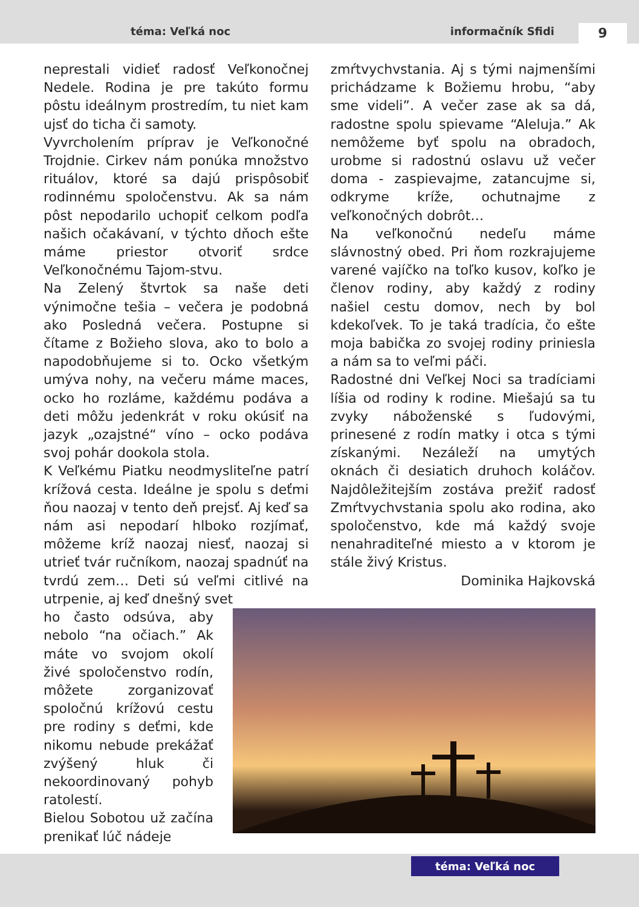téma: Veľká noc informačník Sfidi 9
neprestali vidieť radosť Veľkonočnej Nedele. Rodina je pre takúto formu pôstu ideálnym prostredím, tu niet kam ujsť do ticha či samoty.
Vyvrcholením príprav je Veľkonočné Trojdnie. Cirkev nám ponúka množstvo rituálov, ktoré sa dajú prispôsobiť rodinnému spoločenstvu. Ak sa nám pôst nepodarilo uchopiť celkom podľa našich očakávaní, v týchto dňoch ešte máme priestor otvoriť srdce Veľkonočnému Tajom-stvu.
Na Zelený štvrtok sa naše deti výnimočne tešia – večera je podobná ako Posledná večera. Postupne si čítame z Božieho slova, ako to bolo a napodobňujeme si to. Ocko všetkým umýva nohy, na večeru máme maces, ocko ho rozláme, každému podáva a deti môžu jedenkrát v roku okúsiť na jazyk „ozajstné“ víno – ocko podáva svoj pohár dookola stola.
K Veľkému Piatku neodmysliteľne patrí krížová cesta. Ideálne je spolu s deťmi ňou naozaj v tento deň prejsť. Aj keď sa nám asi nepodarí hlboko rozjímať, môžeme kríž naozaj niesť, naozaj si utrieť tvár ručníkom, naozaj spadnúť na tvrdú zem… Deti sú veľmi citlivé na utrpenie, aj keď dnešný svet
zmŕtvychvstania. Aj s tými najmenšími prichádzame k Božiemu hrobu, “aby sme videli”. A večer zase ak sa dá, radostne spolu spievame “Aleluja.” Ak nemôžeme byť spolu na obradoch, urobme si radostnú oslavu už večer doma - zaspievajme, zatancujme si, odkryme kríže, ochutnajme z veľkonočných dobrôt…
Na veľkonočnú nedeľu máme slávnostný obed. Pri ňom rozkrajujeme varené vajíčko na toľko kusov, koľko je členov rodiny, aby každý z rodiny našiel cestu domov, nech by bol kdekoľvek. To je taká tradícia, čo ešte moja babička zo svojej rodiny priniesla a nám sa to veľmi páči.
Radostné dni Veľkej Noci sa tradíciami líšia od rodiny k rodine. Miešajú sa tu zvyky náboženské s ľudovými, prinesené z rodín matky i otca s tými získanými. Nezáleží na umytých oknách či desiatich druhoch koláčov. Najdôležitejším zostáva prežiť radosť Zmŕtvychvstania spolu ako rodina, ako spoločenstvo, kde má každý svoje nenahraditeľné miesto a v ktorom je stále živý Kristus.
Dominika Hajkovská
ho často odsúva, aby nebolo “na očiach.” Ak máte vo svojom okolí živé spoločenstvo rodín, môžete zorganizovať spoločnú krížovú cestu pre rodiny s deťmi, kde nikomu nebude prekážať zvýšený hluk či nekoordinovaný pohyb ratolestí.
Bielou Sobotou už začína prenikať lúč nádeje
téma: Veľká noc